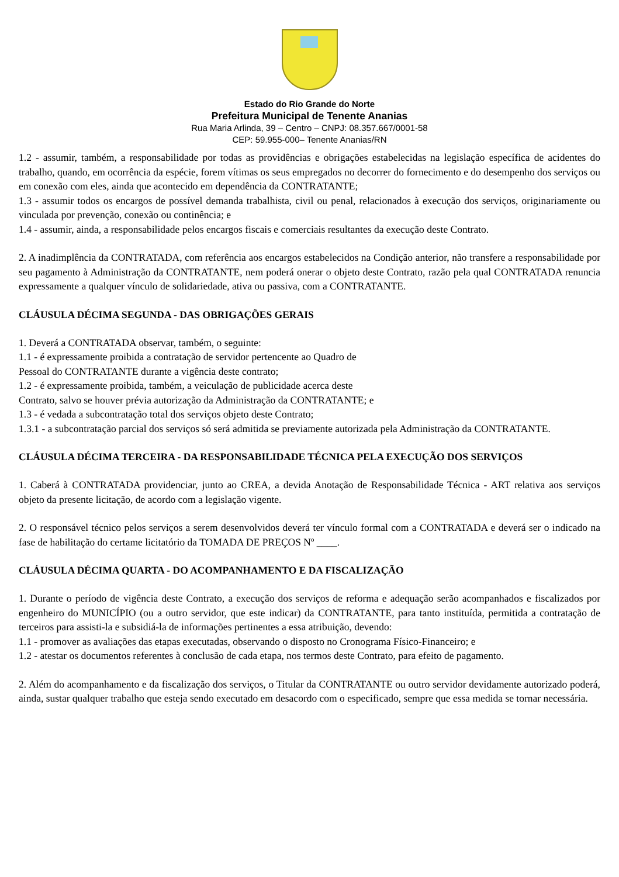Estado do Rio Grande do Norte
Prefeitura Municipal de Tenente Ananias
Rua Maria Arlinda, 39 – Centro – CNPJ: 08.357.667/0001-58
CEP: 59.955-000– Tenente Ananias/RN
1.2 - assumir, também, a responsabilidade por todas as providências e obrigações estabelecidas na legislação específica de acidentes do trabalho, quando, em ocorrência da espécie, forem vítimas os seus empregados no decorrer do fornecimento e do desempenho dos serviços ou em conexão com eles, ainda que acontecido em dependência da CONTRATANTE;
1.3 - assumir todos os encargos de possível demanda trabalhista, civil ou penal, relacionados à execução dos serviços, originariamente ou vinculada por prevenção, conexão ou continência; e
1.4 - assumir, ainda, a responsabilidade pelos encargos fiscais e comerciais resultantes da execução deste Contrato.
2. A inadimplência da CONTRATADA, com referência aos encargos estabelecidos na Condição anterior, não transfere a responsabilidade por seu pagamento à Administração da CONTRATANTE, nem poderá onerar o objeto deste Contrato, razão pela qual CONTRATADA renuncia expressamente a qualquer vínculo de solidariedade, ativa ou passiva, com a CONTRATANTE.
CLÁUSULA DÉCIMA SEGUNDA - DAS OBRIGAÇÕES GERAIS
1. Deverá a CONTRATADA observar, também, o seguinte:
1.1 - é expressamente proibida a contratação de servidor pertencente ao Quadro de
Pessoal do CONTRATANTE durante a vigência deste contrato;
1.2 - é expressamente proibida, também, a veiculação de publicidade acerca deste
Contrato, salvo se houver prévia autorização da Administração da CONTRATANTE; e
1.3 - é vedada a subcontratação total dos serviços objeto deste Contrato;
1.3.1 - a subcontratação parcial dos serviços só será admitida se previamente autorizada pela Administração da CONTRATANTE.
CLÁUSULA DÉCIMA TERCEIRA - DA RESPONSABILIDADE TÉCNICA PELA EXECUÇÃO DOS SERVIÇOS
1. Caberá à CONTRATADA providenciar, junto ao CREA, a devida Anotação de Responsabilidade Técnica - ART relativa aos serviços objeto da presente licitação, de acordo com a legislação vigente.
2. O responsável técnico pelos serviços a serem desenvolvidos deverá ter vínculo formal com a CONTRATADA e deverá ser o indicado na fase de habilitação do certame licitatório da TOMADA DE PREÇOS Nº ____.
CLÁUSULA DÉCIMA QUARTA - DO ACOMPANHAMENTO E DA FISCALIZAÇÃO
1. Durante o período de vigência deste Contrato, a execução dos serviços de reforma e adequação serão acompanhados e fiscalizados por engenheiro do MUNICÍPIO (ou a outro servidor, que este indicar) da CONTRATANTE, para tanto instituída, permitida a contratação de terceiros para assisti-la e subsidiá-la de informações pertinentes a essa atribuição, devendo:
1.1 - promover as avaliações das etapas executadas, observando o disposto no Cronograma Físico-Financeiro; e
1.2 - atestar os documentos referentes à conclusão de cada etapa, nos termos deste Contrato, para efeito de pagamento.
2. Além do acompanhamento e da fiscalização dos serviços, o Titular da CONTRATANTE ou outro servidor devidamente autorizado poderá, ainda, sustar qualquer trabalho que esteja sendo executado em desacordo com o especificado, sempre que essa medida se tornar necessária.